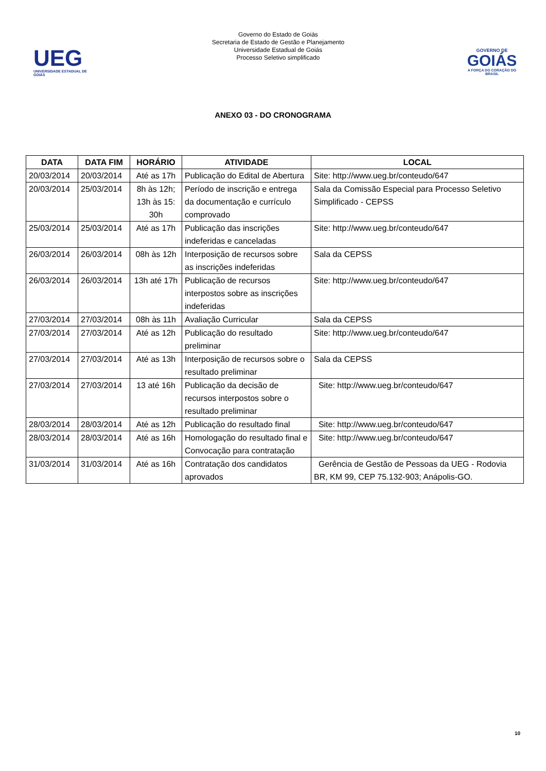UEG
UNIVERSIDADE ESTADUAL DE GOIÁS
Governo do Estado de Goiás
Secretaria de Estado de Gestão e Planejamento
Universidade Estadual de Goiás
Processo Seletivo simplificado
GOVERNO DE
GOIÁS
A FORÇA DO CORAÇÃO DO BRASIL
ANEXO 03 - DO CRONOGRAMA
| DATA | DATA FIM | HORÁRIO | ATIVIDADE | LOCAL |
| --- | --- | --- | --- | --- |
| 20/03/2014 | 20/03/2014 | Até as 17h | Publicação do Edital de Abertura | Site: http://www.ueg.br/conteudo/647 |
| 20/03/2014 | 25/03/2014 | 8h às 12h; 13h às 15: 30h | Período de inscrição e entrega da documentação e currículo comprovado | Sala da Comissão Especial para Processo Seletivo Simplificado - CEPSS |
| 25/03/2014 | 25/03/2014 | Até as 17h | Publicação das inscrições indeferidas e canceladas | Site: http://www.ueg.br/conteudo/647 |
| 26/03/2014 | 26/03/2014 | 08h às 12h | Interposição de recursos sobre as inscrições indeferidas | Sala da CEPSS |
| 26/03/2014 | 26/03/2014 | 13h até 17h | Publicação de recursos interpostos sobre as inscrições indeferidas | Site: http://www.ueg.br/conteudo/647 |
| 27/03/2014 | 27/03/2014 | 08h às 11h | Avaliação Curricular | Sala da CEPSS |
| 27/03/2014 | 27/03/2014 | Até as 12h | Publicação do resultado preliminar | Site: http://www.ueg.br/conteudo/647 |
| 27/03/2014 | 27/03/2014 | Até as 13h | Interposição de recursos sobre o resultado preliminar | Sala da CEPSS |
| 27/03/2014 | 27/03/2014 | 13 até 16h | Publicação da decisão de recursos interpostos sobre o resultado preliminar | Site: http://www.ueg.br/conteudo/647 |
| 28/03/2014 | 28/03/2014 | Até as 12h | Publicação do resultado final | Site: http://www.ueg.br/conteudo/647 |
| 28/03/2014 | 28/03/2014 | Até as 16h | Homologação do resultado final e Convocação para contratação | Site: http://www.ueg.br/conteudo/647 |
| 31/03/2014 | 31/03/2014 | Até as 16h | Contratação dos candidatos aprovados | Gerência de Gestão de Pessoas da UEG - Rodovia BR, KM 99, CEP 75.132-903; Anápolis-GO. |
10